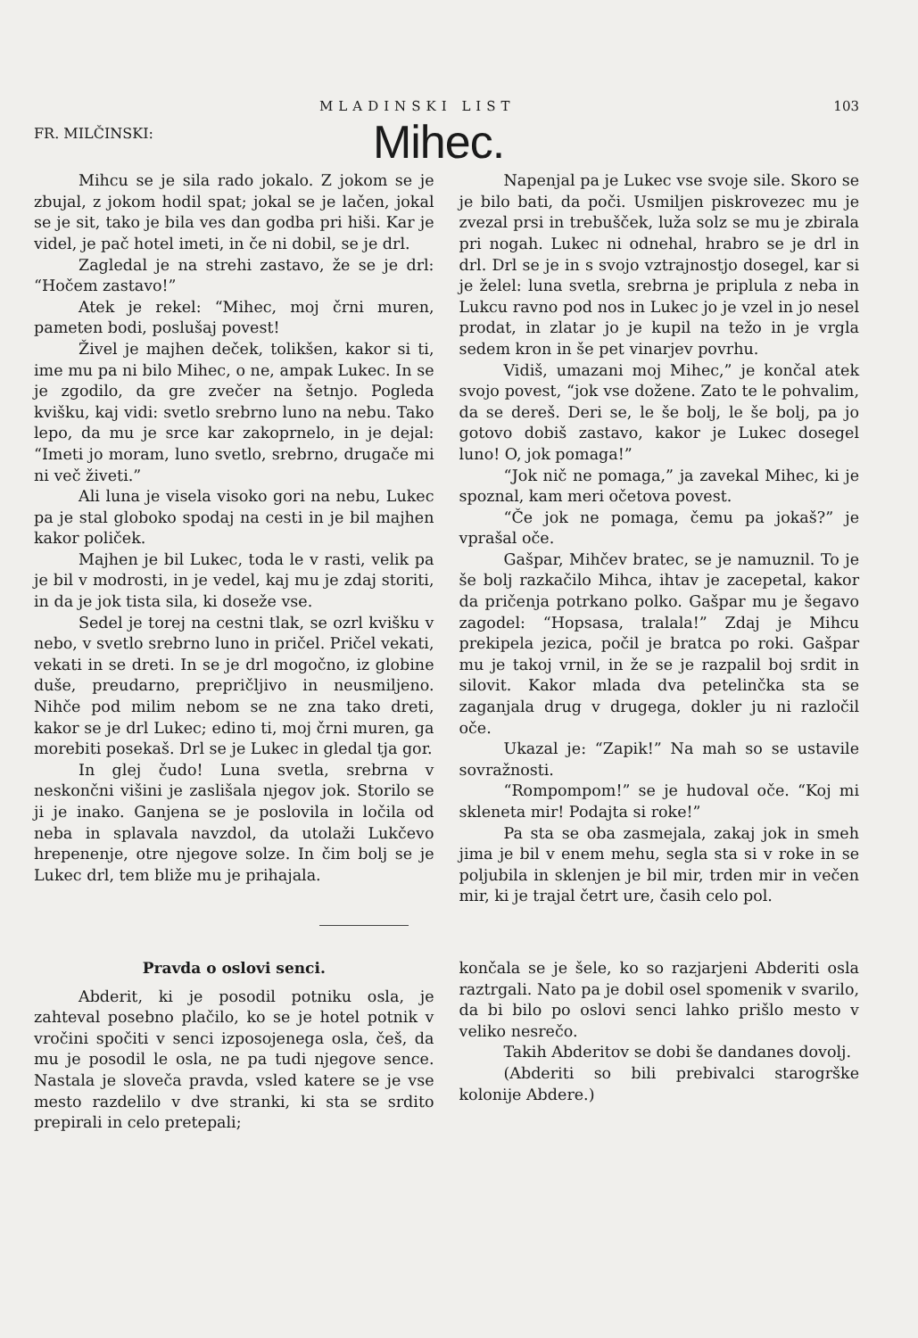MLADINSKI LIST 103
FR. MILČINSKI:
Mihec.
Mihcu se je sila rado jokalo. Z jokom se je zbujal, z jokom hodil spat; jokal se je lačen, jokal se je sit, tako je bila ves dan godba pri hiši. Kar je videl, je pač hotel imeti, in če ni dobil, se je drl.
Zagledal je na strehi zastavo, že se je drl: “Hočem zastavo!”
Atek je rekel: “Mihec, moj črni muren, pameten bodi, poslušaj povest!
Živel je majhen deček, tolikšen, kakor si ti, ime mu pa ni bilo Mihec, o ne, ampak Lukec. In se je zgodilo, da gre zvečer na šetnjo. Pogleda kvišku, kaj vidi: svetlo srebrno luno na nebu. Tako lepo, da mu je srce kar zakoprnelo, in je dejal: “Imeti jo moram, luno svetlo, srebrno, drugače mi ni več živeti.”
Ali luna je visela visoko gori na nebu, Lukec pa je stal globoko spodaj na cesti in je bil majhen kakor poliček.
Majhen je bil Lukec, toda le v rasti, velik pa je bil v modrosti, in je vedel, kaj mu je zdaj storiti, in da je jok tista sila, ki doseže vse.
Sedel je torej na cestni tlak, se ozrl kvišku v nebo, v svetlo srebrno luno in pričel. Pričel vekati, vekati in se dreti. In se je drl mogočno, iz globine duše, preudarno, prepričljivo in neusmiljeno. Nihče pod milim nebom se ne zna tako dreti, kakor se je drl Lukec; edino ti, moj črni muren, ga morebiti posekaš. Drl se je Lukec in gledal tja gor.
In glej čudo! Luna svetla, srebrna v neskončni višini je zaslišala njegov jok. Storilo se ji je inako. Ganjena se je poslovila in ločila od neba in splavala navzdol, da utolaži Lukčevo hrepenenje, otre njegove solze. In čim bolj se je Lukec drl, tem bliže mu je prihajala.
Napenjal pa je Lukec vse svoje sile. Skoro se je bilo bati, da poči. Usmiljen piskrovezec mu je zvezal prsi in trebušček, luža solz se mu je zbirala pri nogah. Lukec ni odnehal, hrabro se je drl in drl. Drl se je in s svojo vztrajnostjo dosegel, kar si je želel: luna svetla, srebrna je priplula z neba in Lukcu ravno pod nos in Lukec jo je vzel in jo nesel prodat, in zlatar jo je kupil na težo in je vrgla sedem kron in še pet vinarjev povrhu.
Vidiš, umazani moj Mihec,” je končal atek svojo povest, “jok vse dožene. Zato te le pohvalim, da se dereš. Deri se, le še bolj, le še bolj, pa jo gotovo dobiš zastavo, kakor je Lukec dosegel luno! O, jok pomaga!”
“Jok nič ne pomaga,” ja zavekal Mihec, ki je spoznal, kam meri očetova povest.
“Če jok ne pomaga, čemu pa jokaš?” je vprašal oče.
Gašpar, Mihčev bratec, se je namuznil. To je še bolj razkačilo Mihca, ihtav je zacepetal, kakor da pričenja potrkano polko. Gašpar mu je šegavo zagodel: “Hopsasa, tralala!” Zdaj je Mihcu prekipela jezica, počil je bratca po roki. Gašpar mu je takoj vrnil, in že se je razpalil boj srdit in silovit. Kakor mlada dva petelinčka sta se zaganjala drug v drugega, dokler ju ni razločil oče.
Ukazal je: “Zapik!” Na mah so se ustavile sovražnosti.
“Rompompom!” se je hudoval oče. “Koj mi skleneta mir! Podajta si roke!”
Pa sta se oba zasmejala, zakaj jok in smeh jima je bil v enem mehu, segla sta si v roke in se poljubila in sklenjen je bil mir, trden mir in večen mir, ki je trajal četrt ure, časih celo pol.
Pravda o oslovi senci.
Abderit, ki je posodil potniku osla, je zahteval posebno plačilo, ko se je hotel potnik v vročini spočiti v senci izposojenega osla, češ, da mu je posodil le osla, ne pa tudi njegove sence. Nastala je sloveča pravda, vsled katere se je vse mesto razdelilo v dve stranki, ki sta se srdito prepirali in celo pretepali;
končala se je šele, ko so razjarjeni Abderiti osla raztrgali. Nato pa je dobil osel spomenik v svarilo, da bi bilo po oslovi senci lahko prišlo mesto v veliko nesrečo.
Takih Abderitov se dobi še dandanes dovolj.
(Abderiti so bili prebivalci starogrške kolonije Abdere.)